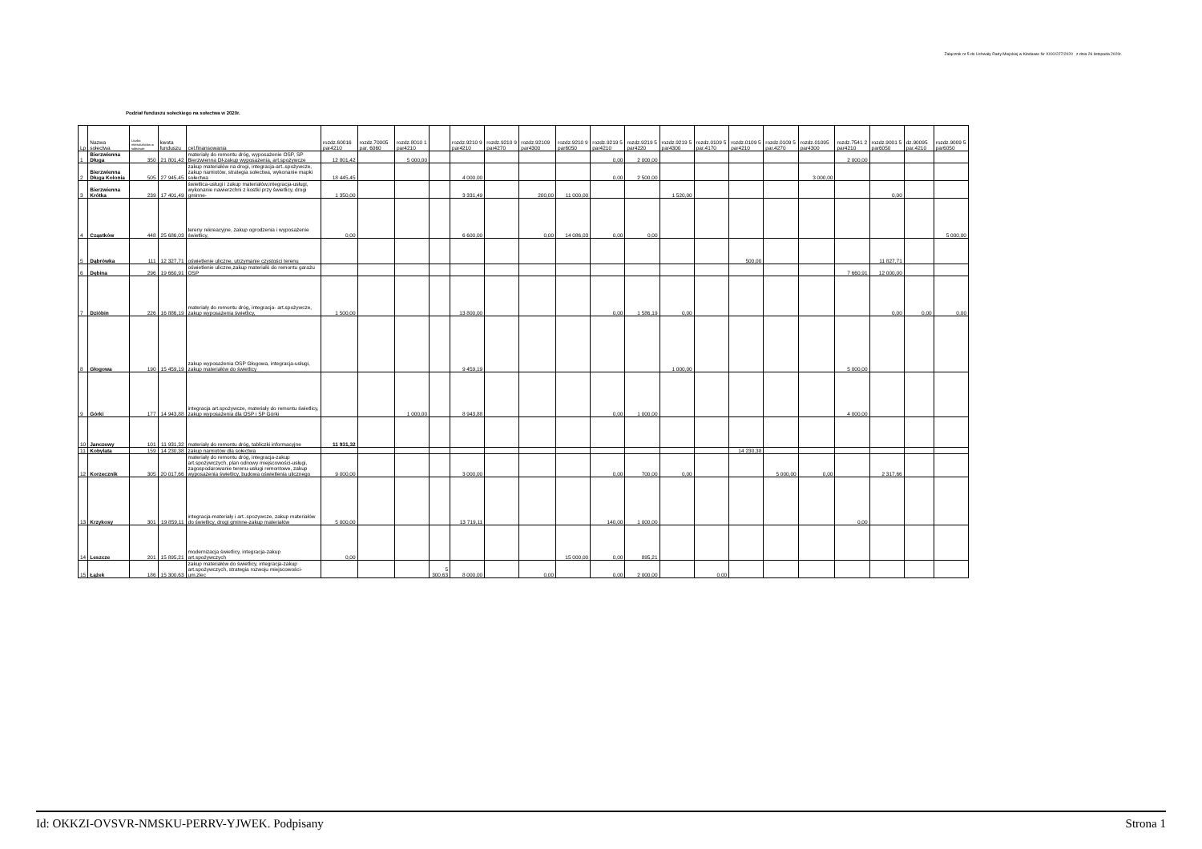Załącznik nr 5 do Uchwały Rady Miejskiej w Kłodawie Nr XXXI/227/2020 z dnia 26 listopada 2020r.
Podział funduszu sołeckiego na sołectwa w 2020r.
| Lp | Nazwa sołectwa | Liczba mieszkańców w sołectwie | kwota funduszu | cel.finansowania | rozdz.60016 par4210 | rozdz.70005 par. 6060 | rozdz.8010 1 par4210 | | rozdz.9210 9 par4210 | rozdz.9210 9 par4270 | rozdz.92109 par4300 | rozdz.9210 9 par6050 | rozdz.9219 5 par4210 | rozdz.9219 5 par4220 | rozdz.9219 5 par4300 | rozdz.0109 5 par.4170 | rozdz.0109 5 par4210 | rozdz.0109 5 par.4270 | rozdz.01095 par4300 | rozdz.7541 2 par4210 | rozdz.9001 5 par6050 | dz.90095 par.4210 | rozdz.9009 5 par6050 |
| --- | --- | --- | --- | --- | --- | --- | --- | --- | --- | --- | --- | --- | --- | --- | --- | --- | --- | --- | --- | --- | --- | --- | --- |
| 1 | Bierzwienna Długa | 350 | 21 801,42 | materiały do remontu dróg, wyposażenie OSP, SP Bierzwienna Dł-zakup wyposażenia, art.spożywcze | 12 801,42 | | 5 000,00 | | | | | | 0,00 | 2 000,00 | | | | | | 2 000,00 | | | |
| 2 | Bierzwienna Długa Kolonia | 505 | 27 945,45 | zakup materiałów na drogi, integracja-art..spożywcze, zakup namiotów, strategia sołectwa, wykonanie mapki sołectwa | 18 445,45 | | | | 4 000,00 | | | | 0,00 | 2 500,00 | | | | | 3 000,00 | | | | |
| 3 | Bierzwienna Krótka | 239 | 17 401,49 | świetlica-usługi i zakup materiałów,integracja-usługi, wykonanie nawierzchni z kostki przy świetlicy, drogi gminne- | 1 350,00 | | | | 3 331,49 | | 200,00 | 11 000,00 | | | 1 520,00 | | | | | | 0,00 | | |
| 4 | Cząstków | 448 | 25 686,03 | tereny rekreacyjne, zakup ogrodzenia i wyposażenie świetlicy, | 0,00 | | | | 6 600,00 | | 0,00 | 14 086,03 | 0,00 | 0,00 | | | | | | | | | 5 000,00 |
| 5 | Dąbrówka | 111 | 12 327,71 | oświetlenie uliczne, utrzymanie czystości terenu | | | | | | | | | | | | | 500,00 | | | | 11 827,71 | | |
| 6 | Dębina | 296 | 19 660,91 | oświetlenie uliczne,zakup materiałó do remontu garażu OSP | | | | | | | | | | | | | | | | 7 660,91 | 12 000,00 | | |
| 7 | Dzióbin | 226 | 16 886,19 | materiały do remontu dróg, integracja- art.spożywcze, zakup wyposażenia świetlicy, | 1 500,00 | | | | 13 800,00 | | | | 0,00 | 1 586,19 | 0,00 | | | | | | 0,00 | 0,00 | 0,00 |
| 8 | Głogowa | 190 | 15 459,19 | zakup wyposażenia OSP Głogowa, integracja-usługi, zakup materiałów do świetlicy | | | | | 9 459,19 | | | | | | 1 000,00 | | | | | 5 000,00 | | | |
| 9 | Górki | 177 | 14 943,88 | integracja art.spożywcze, materiały do remontu świetlicy, zakup wyposażenia dla OSP i SP Górki | | | 1 000,00 | | 8 943,88 | | | | 0,00 | 1 000,00 | | | | | | 4 000,00 | | | |
| 10 | Janczewy | 101 | 11 931,32 | materiały do remontu dróg, tabliczki informacyjne | 11 931,32 | | | | | | | | | | | | | | | | | | |
| 11 | Kobylata | 159 | 14 230,38 | zakup namiotów dla sołectwa | | | | | | | | | | | | | 14 230,38 | | | | | | |
| 12 | Korzecznik | 305 | 20 017,66 | materiały do remontu dróg, integracja-zakup art.spożywczych, plan odnowy miejscowości-usługi, zagospodarowanie terenu-usługi remontowe, zakup wyposażenia świetlicy, budowa oświetlenia ulicznego | 9 000,00 | | | | 3 000,00 | | | | 0,00 | 700,00 | 0,00 | | | 5 000,00 | 0,00 | | 2 317,66 | | |
| 13 | Krzykosy | 301 | 19 859,11 | integracja-materiały i art..spozywcze, zakup materiałów do świetlicy, drogi gminne-zakup materiałów | 5 000,00 | | | | 13 719,11 | | | | 140,00 | 1 000,00 | | | | | | 0,00 | | | |
| 14 | Leszcze | 201 | 15 895,21 | modernizacja świetlicy, integracja-zakup art.spożywczych | 0,00 | | | | | | | 15 000,00 | 0,00 | 895,21 | | | | | | | | | |
| 15 | Łążek | 186 | 15 300,63 | zakup materiałów do świetlicy, integracja-zakup art.spożywczych, strategia rozwoju miejscowości-um.zlec | | | | 5 300,63 | 8 000,00 | | 0,00 | | 0,00 | 2 000,00 | | 0,00 | | | | | | | |
Id: OKKZI-OVSVR-NMSKU-PERRV-YJWEK. Podpisany Strona 1